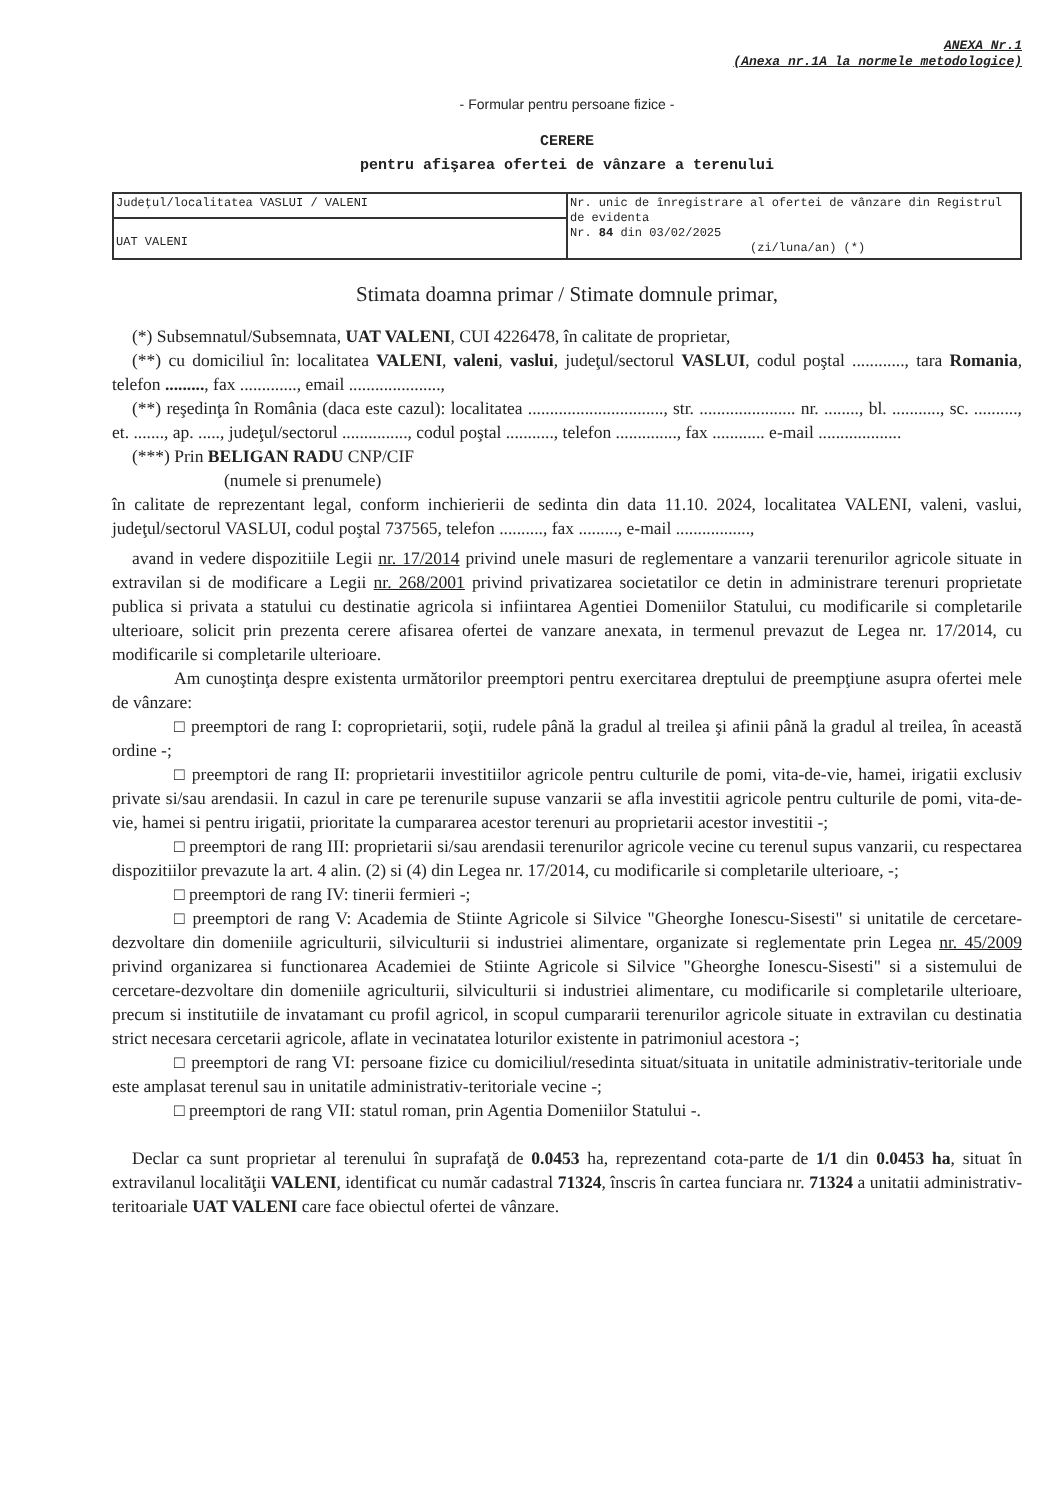ANEXA Nr.1
(Anexa nr.1A la normele metodologice)
- Formular pentru persoane fizice -
CERERE
pentru afişarea ofertei de vânzare a terenului
| Judeţul/localitatea VASLUI / VALENI | Nr. unic de înregistrare al ofertei de vânzare din Registrul de evidenta Nr. 84 din 03/02/2025 (zi/luna/an) (*) |
| UAT VALENI | |
Stimata doamna primar / Stimate domnule primar,
(*) Subsemnatul/Subsemnata, UAT VALENI, CUI 4226478, în calitate de proprietar,
(**) cu domiciliul în: localitatea VALENI, valeni, vaslui, judeţul/sectorul VASLUI, codul poştal ............, tara Romania, telefon ........., fax ............., email .....................,
(**) reşedinţa în România (daca este cazul): localitatea ..............................., str. ...................... nr. ........, bl. ..........., sc. .........., et. ......., ap. ....., judeţul/sectorul ..............., codul poştal ..........., telefon .............., fax ............ e-mail ...................
(***) Prin BELIGAN RADU CNP/CIF
(numele si prenumele)
în calitate de reprezentant legal, conform inchierierii de sedinta din data 11.10. 2024, localitatea VALENI, valeni, vaslui, judeţul/sectorul VASLUI, codul poştal 737565, telefon .........., fax ........., e-mail .................,
avand in vedere dispozitiile Legii nr. 17/2014 privind unele masuri de reglementare a vanzarii terenurilor agricole situate in extravilan si de modificare a Legii nr. 268/2001 privind privatizarea societatilor ce detin in administrare terenuri proprietate publica si privata a statului cu destinatie agricola si infiintarea Agentiei Domeniilor Statului, cu modificarile si completarile ulterioare, solicit prin prezenta cerere afisarea ofertei de vanzare anexata, in termenul prevazut de Legea nr. 17/2014, cu modificarile si completarile ulterioare.
Am cunoştinţa despre existenta următorilor preemptori pentru exercitarea dreptului de preempţiune asupra ofertei mele de vânzare:
□ preemptori de rang I: coproprietarii, soţii, rudele până la gradul al treilea şi afinii până la gradul al treilea, în această ordine -;
□ preemptori de rang II: proprietarii investitiilor agricole pentru culturile de pomi, vita-de-vie, hamei, irigatii exclusiv private si/sau arendasii. In cazul in care pe terenurile supuse vanzarii se afla investitii agricole pentru culturile de pomi, vita-de-vie, hamei si pentru irigatii, prioritate la cumpararea acestor terenuri au proprietarii acestor investitii -;
□ preemptori de rang III: proprietarii si/sau arendasii terenurilor agricole vecine cu terenul supus vanzarii, cu respectarea dispozitiilor prevazute la art. 4 alin. (2) si (4) din Legea nr. 17/2014, cu modificarile si completarile ulterioare, -;
□ preemptori de rang IV: tinerii fermieri -;
□ preemptori de rang V: Academia de Stiinte Agricole si Silvice "Gheorghe Ionescu-Sisesti" si unitatile de cercetare-dezvoltare din domeniile agriculturii, silviculturii si industriei alimentare, organizate si reglementate prin Legea nr. 45/2009 privind organizarea si functionarea Academiei de Stiinte Agricole si Silvice "Gheorghe Ionescu-Sisesti" si a sistemului de cercetare-dezvoltare din domeniile agriculturii, silviculturii si industriei alimentare, cu modificarile si completarile ulterioare, precum si institutiile de invatamant cu profil agricol, in scopul cumpararii terenurilor agricole situate in extravilan cu destinatia strict necesara cercetarii agricole, aflate in vecinatatea loturilor existente in patrimoniul acestora -;
□ preemptori de rang VI: persoane fizice cu domiciliul/resedinta situat/situata in unitatile administrativ-teritoriale unde este amplasat terenul sau in unitatile administrativ-teritoriale vecine -;
□ preemptori de rang VII: statul roman, prin Agentia Domeniilor Statului -.
Declar ca sunt proprietar al terenului în suprafaţă de 0.0453 ha, reprezentand cota-parte de 1/1 din 0.0453 ha, situat în extravilanul localităţii VALENI, identificat cu număr cadastral 71324, înscris în cartea funciara nr. 71324 a unitatii administrativ-teritoariale UAT VALENI care face obiectul ofertei de vânzare.